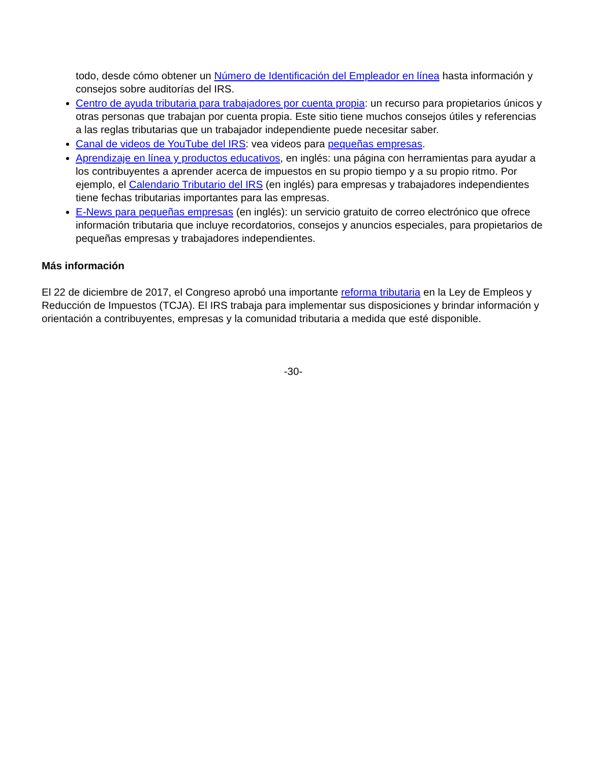todo, desde cómo obtener un Número de Identificación del Empleador en línea hasta información y consejos sobre auditorías del IRS.
Centro de ayuda tributaria para trabajadores por cuenta propia: un recurso para propietarios únicos y otras personas que trabajan por cuenta propia. Este sitio tiene muchos consejos útiles y referencias a las reglas tributarias que un trabajador independiente puede necesitar saber.
Canal de videos de YouTube del IRS: vea videos para pequeñas empresas.
Aprendizaje en línea y productos educativos, en inglés: una página con herramientas para ayudar a los contribuyentes a aprender acerca de impuestos en su propio tiempo y a su propio ritmo. Por ejemplo, el Calendario Tributario del IRS (en inglés) para empresas y trabajadores independientes tiene fechas tributarias importantes para las empresas.
E-News para pequeñas empresas (en inglés): un servicio gratuito de correo electrónico que ofrece información tributaria que incluye recordatorios, consejos y anuncios especiales, para propietarios de pequeñas empresas y trabajadores independientes.
Más información
El 22 de diciembre de 2017, el Congreso aprobó una importante reforma tributaria en la Ley de Empleos y Reducción de Impuestos (TCJA). El IRS trabaja para implementar sus disposiciones y brindar información y orientación a contribuyentes, empresas y la comunidad tributaria a medida que esté disponible.
-30-